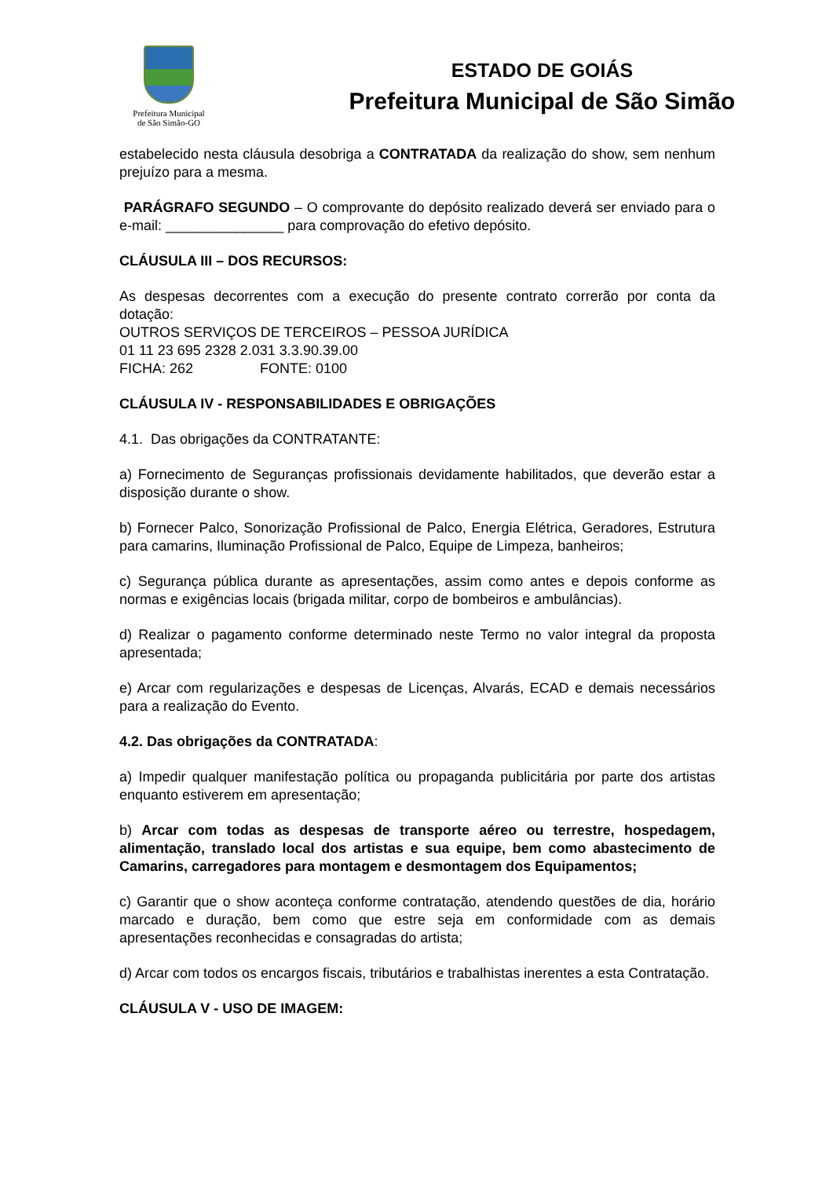Prefeitura Municipal
de São Simão-GO
ESTADO DE GOIÁS
Prefeitura Municipal de São Simão
estabelecido nesta cláusula desobriga a CONTRATADA da realização do show, sem nenhum prejuízo para a mesma.
PARÁGRAFO SEGUNDO – O comprovante do depósito realizado deverá ser enviado para o e-mail: _______________ para comprovação do efetivo depósito.
CLÁUSULA III – DOS RECURSOS:
As despesas decorrentes com a execução do presente contrato correrão por conta da dotação:
OUTROS SERVIÇOS DE TERCEIROS – PESSOA JURÍDICA
01 11 23 695 2328 2.031 3.3.90.39.00
FICHA: 262 FONTE: 0100
CLÁUSULA IV - RESPONSABILIDADES E OBRIGAÇÕES
4.1. Das obrigações da CONTRATANTE:
a) Fornecimento de Seguranças profissionais devidamente habilitados, que deverão estar a disposição durante o show.
b) Fornecer Palco, Sonorização Profissional de Palco, Energia Elétrica, Geradores, Estrutura para camarins, Iluminação Profissional de Palco, Equipe de Limpeza, banheiros;
c) Segurança pública durante as apresentações, assim como antes e depois conforme as normas e exigências locais (brigada militar, corpo de bombeiros e ambulâncias).
d) Realizar o pagamento conforme determinado neste Termo no valor integral da proposta apresentada;
e) Arcar com regularizações e despesas de Licenças, Alvarás, ECAD e demais necessários para a realização do Evento.
4.2. Das obrigações da CONTRATADA:
a) Impedir qualquer manifestação política ou propaganda publicitária por parte dos artistas enquanto estiverem em apresentação;
b) Arcar com todas as despesas de transporte aéreo ou terrestre, hospedagem, alimentação, translado local dos artistas e sua equipe, bem como abastecimento de Camarins, carregadores para montagem e desmontagem dos Equipamentos;
c) Garantir que o show aconteça conforme contratação, atendendo questões de dia, horário marcado e duração, bem como que estre seja em conformidade com as demais apresentações reconhecidas e consagradas do artista;
d) Arcar com todos os encargos fiscais, tributários e trabalhistas inerentes a esta Contratação.
CLÁUSULA V - USO DE IMAGEM: